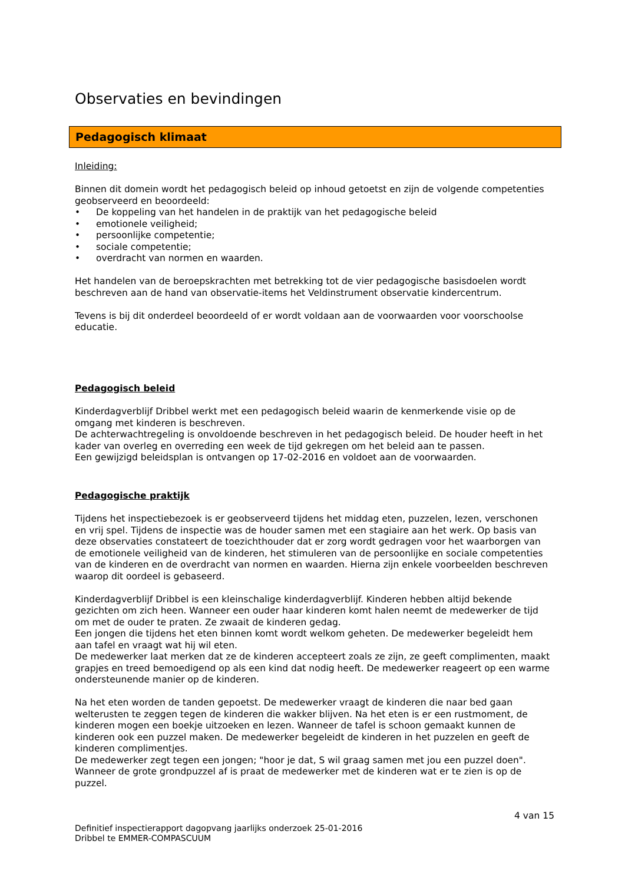Observaties en bevindingen
Pedagogisch klimaat
Inleiding:
Binnen dit domein wordt het pedagogisch beleid op inhoud getoetst en zijn de volgende competenties geobserveerd en beoordeeld:
• De koppeling van het handelen in de praktijk van het pedagogische beleid
• emotionele veiligheid;
• persoonlijke competentie;
• sociale competentie;
• overdracht van normen en waarden.
Het handelen van de beroepskrachten met betrekking tot de vier pedagogische basisdoelen wordt beschreven aan de hand van observatie-items het Veldinstrument observatie kindercentrum.
Tevens is bij dit onderdeel beoordeeld of er wordt voldaan aan de voorwaarden voor voorschoolse educatie.
Pedagogisch beleid
Kinderdagverblijf Dribbel werkt met een pedagogisch beleid waarin de kenmerkende visie op de omgang met kinderen is beschreven.
De achterwachtregeling is onvoldoende beschreven in het pedagogisch beleid. De houder heeft in het kader van overleg en overreding een week de tijd gekregen om het beleid aan te passen.
Een gewijzigd beleidsplan is ontvangen op 17-02-2016 en voldoet aan de voorwaarden.
Pedagogische praktijk
Tijdens het inspectiebezoek is er geobserveerd tijdens het middag eten, puzzelen, lezen, verschonen en vrij spel. Tijdens de inspectie was de houder samen met een stagiaire aan het werk. Op basis van deze observaties constateert de toezichthouder dat er zorg wordt gedragen voor het waarborgen van de emotionele veiligheid van de kinderen, het stimuleren van de persoonlijke en sociale competenties van de kinderen en de overdracht van normen en waarden. Hierna zijn enkele voorbeelden beschreven waarop dit oordeel is gebaseerd.
Kinderdagverblijf Dribbel is een kleinschalige kinderdagverblijf. Kinderen hebben altijd bekende gezichten om zich heen. Wanneer een ouder haar kinderen komt halen neemt de medewerker de tijd om met de ouder te praten. Ze zwaait de kinderen gedag.
Een jongen die tijdens het eten binnen komt wordt welkom geheten. De medewerker begeleidt hem aan tafel en vraagt wat hij wil eten.
De medewerker laat merken dat ze de kinderen accepteert zoals ze zijn, ze geeft complimenten, maakt grapjes en treed bemoedigend op als een kind dat nodig heeft. De medewerker reageert op een warme ondersteunende manier op de kinderen.
Na het eten worden de tanden gepoetst. De medewerker vraagt de kinderen die naar bed gaan welterusten te zeggen tegen de kinderen die wakker blijven. Na het eten is er een rustmoment, de kinderen mogen een boekje uitzoeken en lezen. Wanneer de tafel is schoon gemaakt kunnen de kinderen ook een puzzel maken. De medewerker begeleidt de kinderen in het puzzelen en geeft de kinderen complimentjes.
De medewerker zegt tegen een jongen; "hoor je dat, S wil graag samen met jou een puzzel doen". Wanneer de grote grondpuzzel af is praat de medewerker met de kinderen wat er te zien is op de puzzel.
4 van 15
Definitief inspectierapport dagopvang jaarlijks onderzoek 25-01-2016
Dribbel te EMMER-COMPASCUUM